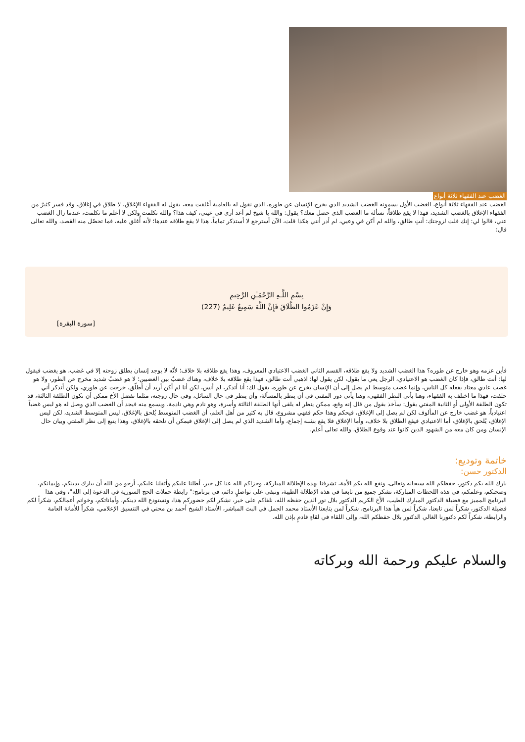الغضب عند الفقهاء ثلاثة أنواع
الغضب عند الفقهاء ثلاثة أنواع، الغضب الأول يسمونه الغضب الشديد الذي يخرج الإنسان عن طوره، الذي نقول له بالعامية أغلقت معه، يقول له الفقهاء الإغلاق، لا طلاق في إغلاق، وقد فسر كثيرٌ من الفقهاء الإغلاق بالغضب الشديد، فهذا لا يقع طلاقاً، نسأله ما الغضب الذي حصل معك؟ يقول: والله يا شيخ لم أعد أرى في عيني، كيف هذا؟ والله تكلمت ولكن لا أعلم ما تكلمت، عندما زال الغضب عني، قالوا لي: إنك قلت لزوجتك: أنتِ طالق، والله لم أكن في وعيي، لم أدر أنني هكذا قلت، الآن أسترجع لا أستذكر تماماً، هذا لا يقع طلاقه عندها؛ لأنه أُغلق عليه، فما تحصّل منه القصد، والله تعالى قال:
بِسْمِ اللَّـهِ الرَّحْمَـٰنِ الرَّحِيمِ
وَإِنْ عَزَمُوا الطَّلَاقَ فَإِنَّ اللَّهَ سَمِيعٌ عَلِيمٌ (227)
[سورة البقرة]
فأين عزمه وهو خارج عن طوره؟ هذا الغضب الشديد ولا يقع طلاقه، القسم الثاني الغضب الاعتيادي المعروف، وهذا يقع طلاقه بلا خلاف؛ لأنّه لا يوجد إنسان يطلق زوجته إلا في غضب، هو يغضب فيقول لها: أنت طالق، فإذا كان الغضب هو الاعتيادي، الرجل يعي ما يقول، لكن يقول لها: اذهبي أنت طالق، فهذا يقع طلاقه بلا خلاف، وهناك غضبٌ بين الغضبين؛ لا هو غضبٌ شديد مخرج عن الطور، ولا هو غضب عادي معتاد يفعله كل الناس، وإنما غضب متوسط لم يصل إلى أن الإنسان يخرج عن طوره، يقول لك: أنا أتذكر، لم أنس، لكن أنا لم أكن أريد أن أطلّق، خرجت عن طوري، ولكن أتذكر أني حلفت، فهذا ما اختلف به الفقهاء، وهنا يأتي النظر الفقهي، وهنا يأتي دور المفتي في أن ينظر بالمسألة، وأن ينظر في حال السائل، وفي حال زوجته، مثلما تفضل الأخ ممكن أن تكون الطلقة الثالثة، قد تكون الطلقة الأولى أو الثانية المفتي يقول: سآخذ بقول من قال إنه وقع، ممكن ينظر له يلقى أنها الطلقة الثالثة وأسرة، وهو نادم وهي نادمة، ويسمع منه فيجد أن الغضب الذي وصل له هو ليس غضباً اعتيادياً، هو غضب خارج عن المألوف لكن لم يصل إلى الإغلاق، فيحكم وهذا حكم فقهي مشروع، قال به كثير من أهل العلم، أن الغضب المتوسط يُلحق بالإغلاق، ليس المتوسط الشديد، لكن ليس الإغلاق، يُلحق بالإغلاق، أما الاعتيادي فيقع الطلاق بلا خلاف، وأما الإغلاق فلا يقع بشبه إجماع، وأما الشديد الذي لم يصل إلى الإغلاق فيمكن أن نلحقه بالإغلاق، وهذا يتبع إلى نظر المفتي وبيان حال الإنسان ومن كان معه من الشهود الذين كانوا عند وقوع الطلاق، والله تعالى أعلم.
خاتمة وتوديع:
الدكتور حسن:
بارك الله بكم دكتور، حفظكم الله سبحانه وتعالى، ونفع الله بكم الأمة، تشرفنا بهذه الإطلالة المباركة، وجزاكم الله عنا كل خير، أطلنا عليكم وأثقلنا عليكم، أرجو من الله أن يبارك بدينكم، وإيمانكم، وصحتكم، وعلمكم، في هذه اللحظات المباركة، نشكر جميع من تابعنا في هذه الإطلالة الطيبة، ونبقى على تواصلٍ دائم، في برنامج:" رابطة حملات الحج السورية في الدعوة إلى الله"، وفي هذا البرنامج المميز مع فضيلة الدكتور المبارك الطيب، الأخ الكريم الدكتور بلال نور الدين حفظه الله، نلقاكم على خير، نشكر لكم حضوركم هذا، ونستودع الله دينكم، وأماناتكم، وخواتم أعمالكم، شكراً لكم فضيلة الدكتور، شكراً لمن تابعنا، شكراً لمن هيأ هذا البرنامج، شكراً لمن يتابعنا الأستاذ محمد الجمل في البث المباشر، الأستاذ الشيخ أحمد بن محني في التنسيق الإعلامي، شكراً للأمانة العامة والرابطة، شكراً لكم دكتورنا الغالي الدكتور بلال حفظكم الله، وإلى اللقاء في لقاءٍ قادمٍ بإذن الله.
والسلام عليكم ورحمة الله وبركاته